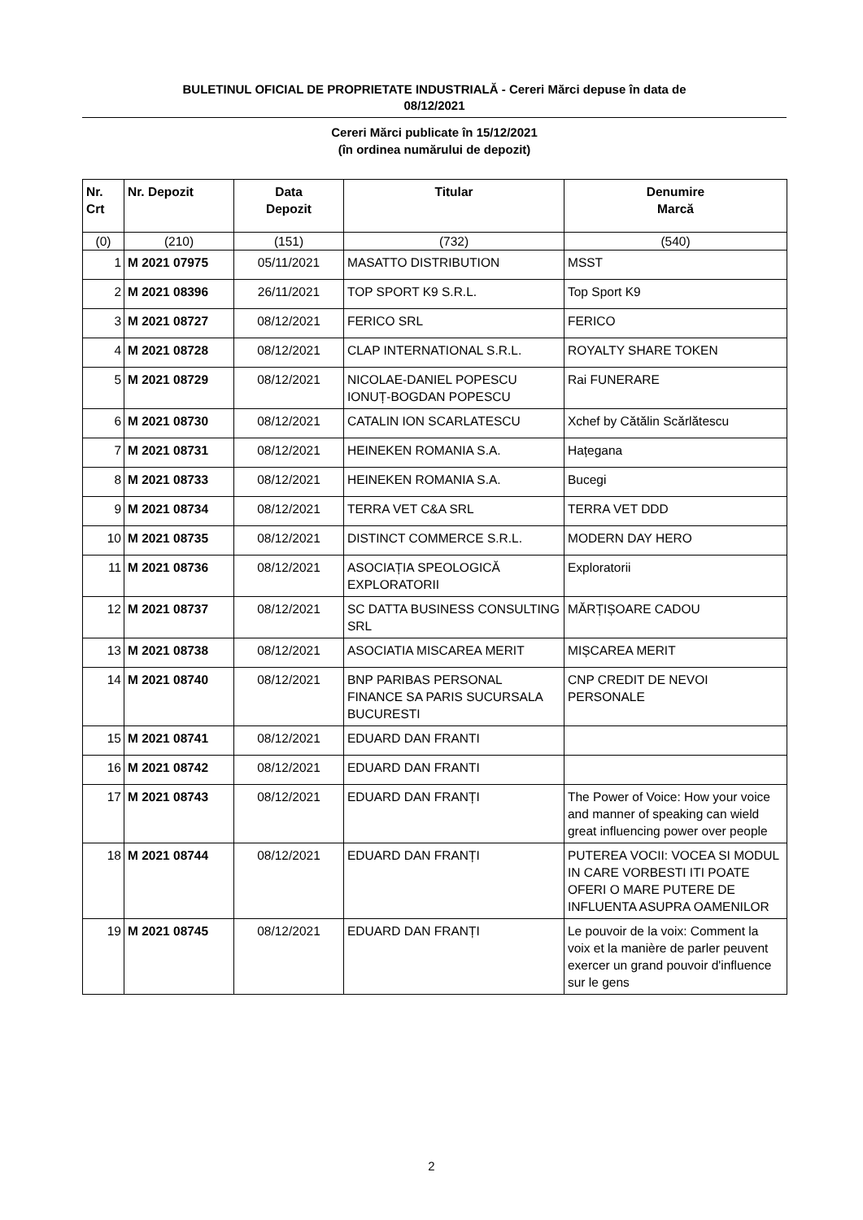BULETINUL OFICIAL DE PROPRIETATE INDUSTRIALĂ - Cereri Mărci depuse în data de
08/12/2021
Cereri Mărci publicate în 15/12/2021
(în ordinea numărului de depozit)
| Nr. Crt | Nr. Depozit | Data Depozit | Titular | Denumire Marcă |
| --- | --- | --- | --- | --- |
| (0) | (210) | (151) | (732) | (540) |
| 1 | M 2021 07975 | 05/11/2021 | MASATTO DISTRIBUTION | MSST |
| 2 | M 2021 08396 | 26/11/2021 | TOP SPORT K9 S.R.L. | Top Sport K9 |
| 3 | M 2021 08727 | 08/12/2021 | FERICO SRL | FERICO |
| 4 | M 2021 08728 | 08/12/2021 | CLAP INTERNATIONAL S.R.L. | ROYALTY SHARE TOKEN |
| 5 | M 2021 08729 | 08/12/2021 | NICOLAE-DANIEL POPESCU IONUȚ-BOGDAN POPESCU | Rai FUNERARE |
| 6 | M 2021 08730 | 08/12/2021 | CATALIN ION SCARLATESCU | Xchef by Cătălin Scărlătescu |
| 7 | M 2021 08731 | 08/12/2021 | HEINEKEN ROMANIA S.A. | Hațegana |
| 8 | M 2021 08733 | 08/12/2021 | HEINEKEN ROMANIA S.A. | Bucegi |
| 9 | M 2021 08734 | 08/12/2021 | TERRA VET C&A SRL | TERRA VET DDD |
| 10 | M 2021 08735 | 08/12/2021 | DISTINCT COMMERCE S.R.L. | MODERN DAY HERO |
| 11 | M 2021 08736 | 08/12/2021 | ASOCIAȚIA SPEOLOGICĂ EXPLORATORII | Exploratorii |
| 12 | M 2021 08737 | 08/12/2021 | SC DATTA BUSINESS CONSULTING SRL | MĂRȚIȘOARE CADOU |
| 13 | M 2021 08738 | 08/12/2021 | ASOCIATIA MISCAREA MERIT | MIȘCAREA MERIT |
| 14 | M 2021 08740 | 08/12/2021 | BNP PARIBAS PERSONAL FINANCE SA PARIS SUCURSALA BUCURESTI | CNP CREDIT DE NEVOI PERSONALE |
| 15 | M 2021 08741 | 08/12/2021 | EDUARD DAN FRANTI | |
| 16 | M 2021 08742 | 08/12/2021 | EDUARD DAN FRANTI | |
| 17 | M 2021 08743 | 08/12/2021 | EDUARD DAN FRANȚI | The Power of Voice: How your voice and manner of speaking can wield great influencing power over people |
| 18 | M 2021 08744 | 08/12/2021 | EDUARD DAN FRANȚI | PUTEREA VOCII: VOCEA SI MODUL IN CARE VORBESTI ITI POATE OFERI O MARE PUTERE DE INFLUENTA ASUPRA OAMENILOR |
| 19 | M 2021 08745 | 08/12/2021 | EDUARD DAN FRANȚI | Le pouvoir de la voix: Comment la voix et la manière de parler peuvent exercer un grand pouvoir d'influence sur le gens |
2